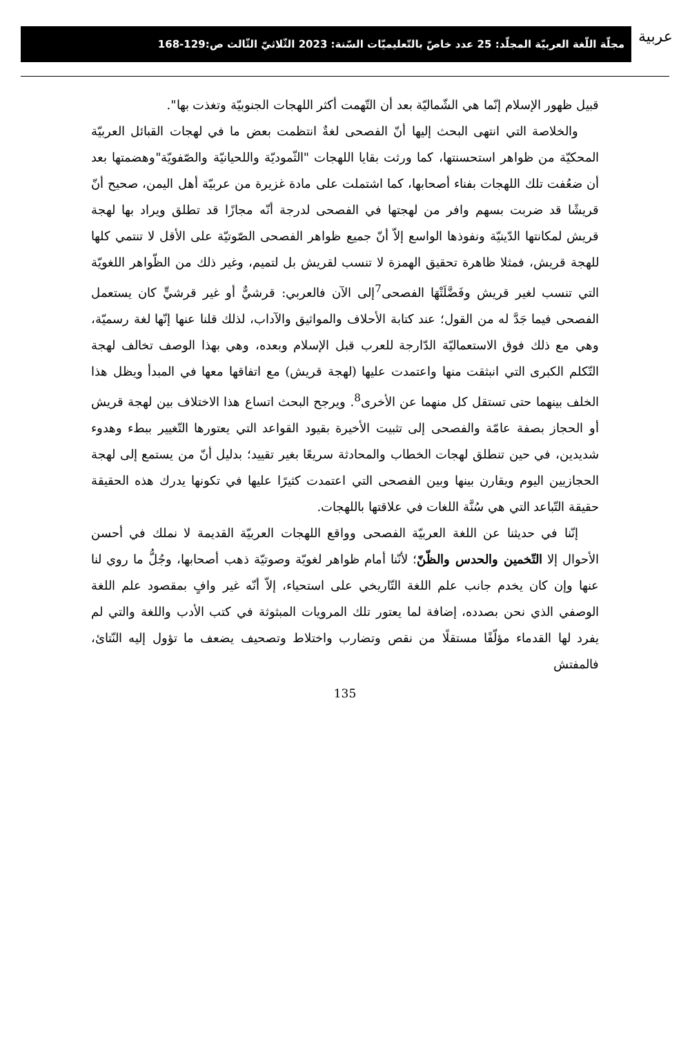عربية
مجلّة اللّغة العربيّة المجلّد: 25 عدد خاصّ بالتّعليميّات السّنة: 2023 الثّلاثيّ الثّالث ص:129-168
قبيل ظهور الإسلام إنّما هي الشّماليّة بعد أن التّهمت أكثر اللهجات الجنوبيّة وتغذت بها".
والخلاصة التي انتهى البحث إليها أنّ الفصحى لغةٌ انتظمت بعض ما في لهجات القبائل العربيّة المحكيّة من ظواهر استحسنتها، كما ورثت بقايا اللهجات "الثّموديّة واللحيانيّة والصّفويّة"وهضمتها بعد أن ضعُفت تلك اللهجات بفناء أصحابها، كما اشتملت على مادة غزيرة من عربيّة أهل اليمن، صحيح أنّ قريشًا قد ضربت بسهم وافر من لهجتها في الفصحى لدرجة أنّه مجازًا قد تطلق ويراد بها لهجة قريش لمكانتها الدّينيّة ونفوذها الواسع إلاّ أنّ جميع ظواهر الفصحى الصّوتيّة على الأقل لا تنتمي كلها للهجة قريش، فمثلا ظاهرة تحقيق الهمزة لا تنسب لقريش بل لتميم، وغير ذلك من الظّواهر اللغويّة التي تنسب لغير قريش وفَضَّلَتْهَا الفصحى<sup>7</sup>إلى الآن فالعربي: قرشيٌّ أو غير قرشيٍّ كان يستعمل الفصحى فيما جَدَّ له من القول؛ عند كتابة الأحلاف والمواثيق والآداب، لذلك قلنا عنها إنّها لغة رسميّة، وهي مع ذلك فوق الاستعماليّة الدّارجة للعرب قبل الإسلام وبعده، وهي بهذا الوصف تخالف لهجة التّكلم الكبرى التي انبثقت منها واعتمدت عليها (لهجة قريش) مع اتفاقها معها في المبدأ ويظل هذا الخلف بينهما حتى تستقل كل منهما عن الأخرى<sup>8</sup>. ويرجح البحث اتساع هذا الاختلاف بين لهجة قريش أو الحجاز بصفة عامّة والفصحى إلى تثبيت الأخيرة بقيود القواعد التي يعتورها التّغيير ببطء وهدوء شديدين، في حين تنطلق لهجات الخطاب والمحادثة سريعًا بغير تقييد؛ بدليل أنّ من يستمع إلى لهجة الحجازيين اليوم ويقارن بينها وبين الفصحى التي اعتمدت كثيرًا عليها في تكونها يدرك هذه الحقيقة حقيقة التّباعد التي هي سُنَّة اللغات في علاقتها باللهجات.
إنّنا في حديثنا عن اللغة العربيّة الفصحى وواقع اللهجات العربيّة القديمة لا نملك في أحسن الأحوال إلا التّخمين والحدس والظّنّ؛ لأنّنا أمام ظواهر لغويّة وصوتيّة ذهب أصحابها، وجُلُّ ما روي لنا عنها وإن كان يخدم جانب علم اللغة التّاريخي على استحياء، إلاّ أنّه غير وافٍ بمقصود علم اللغة الوصفي الذي نحن بصدده، إضافة لما يعتور تلك المرويات المبثوثة في كتب الأدب واللغة والتي لم يفرد لها القدماء مؤلّفًا مستقلًا من نقص وتضارب واختلاط وتصحيف يضعف ما تؤول إليه النّتائ، فالمفتش
135